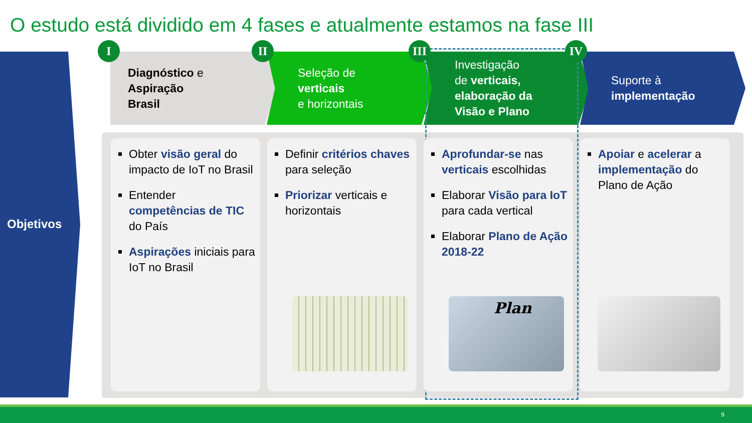O estudo está dividido em 4 fases e atualmente estamos na fase III
Objetivos
I II III IV
Diagnóstico e
Aspiração
Brasil
Seleção de
verticais
e horizontais
Investigação
de verticais,
elaboração da
Visão e Plano
Suporte à
implementação
Obter visão geral do impacto de IoT no Brasil
Entender competências de TIC do País
Aspirações iniciais para IoT no Brasil
Definir critérios chaves para seleção
Priorizar verticais e horizontais
Aprofundar-se nas verticais escolhidas
Elaborar Visão para IoT para cada vertical
Elaborar Plano de Ação 2018-22
Plan
Apoiar e acelerar a implementação do Plano de Ação
9